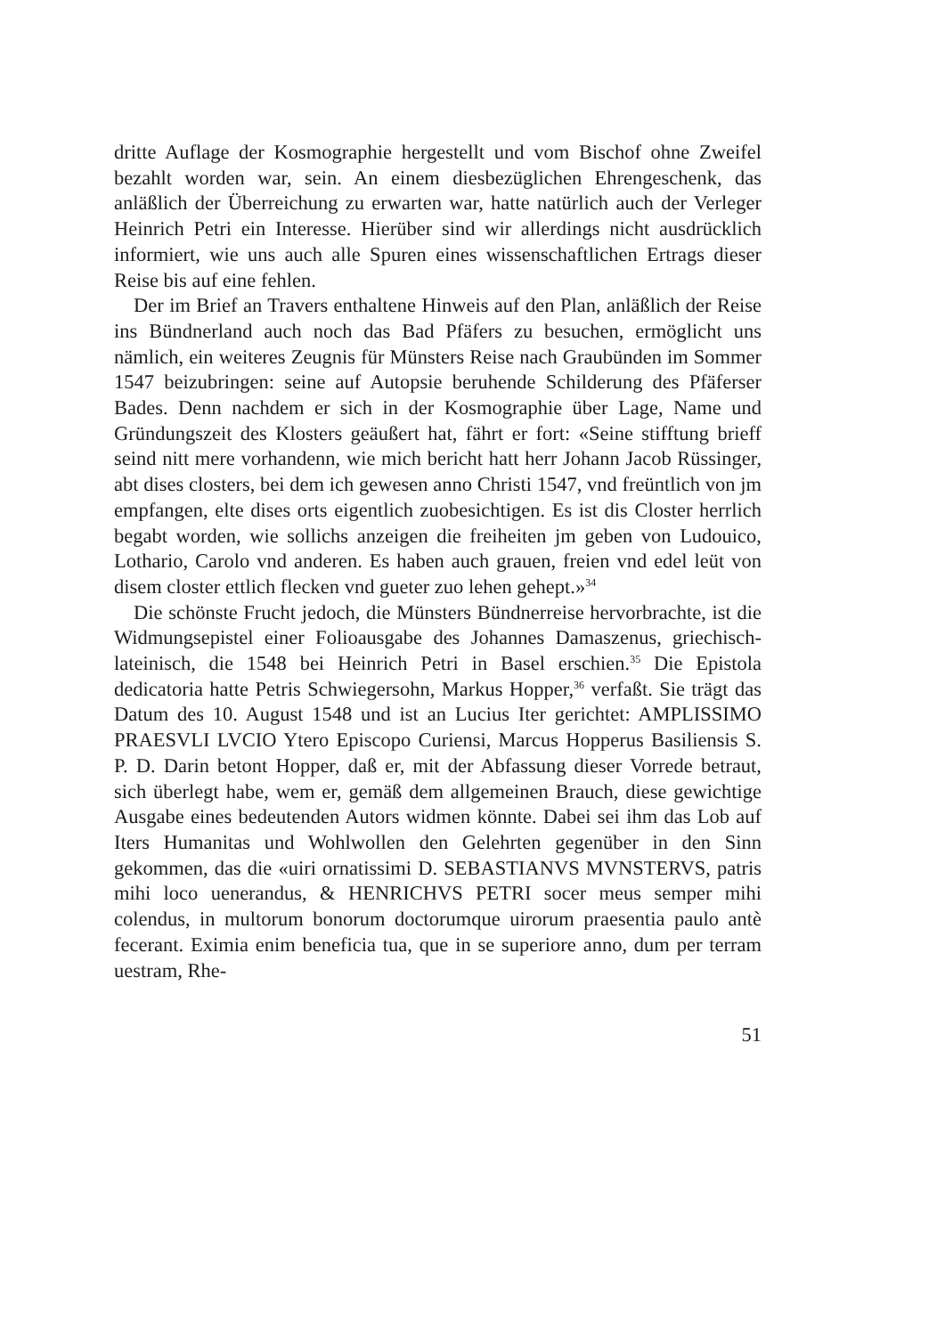dritte Auflage der Kosmographie hergestellt und vom Bischof ohne Zweifel bezahlt worden war, sein. An einem diesbezüglichen Ehrengeschenk, das anläßlich der Überreichung zu erwarten war, hatte natürlich auch der Verleger Heinrich Petri ein Interesse. Hierüber sind wir allerdings nicht ausdrücklich informiert, wie uns auch alle Spuren eines wissenschaftlichen Ertrags dieser Reise bis auf eine fehlen.
Der im Brief an Travers enthaltene Hinweis auf den Plan, anläßlich der Reise ins Bündnerland auch noch das Bad Pfäfers zu besuchen, ermöglicht uns nämlich, ein weiteres Zeugnis für Münsters Reise nach Graubünden im Sommer 1547 beizubringen: seine auf Autopsie beruhende Schilderung des Pfäferser Bades. Denn nachdem er sich in der Kosmographie über Lage, Name und Gründungszeit des Klosters geäußert hat, fährt er fort: «Seine stifftung brieff seind nitt mere vorhandenn, wie mich bericht hatt herr Johann Jacob Rüssinger, abt dises closters, bei dem ich gewesen anno Christi 1547, vnd freüntlich von jm empfangen, elte dises orts eigentlich zuobesichtigen. Es ist dis Closter herrlich begabt worden, wie sollichs anzeigen die freiheiten jm geben von Ludouico, Lothario, Carolo vnd anderen. Es haben auch grauen, freien vnd edel leüt von disem closter ettlich flecken vnd gueter zuo lehen gehept.»<sup>34</sup>
Die schönste Frucht jedoch, die Münsters Bündnerreise hervorbrachte, ist die Widmungsepistel einer Folioausgabe des Johannes Damaszenus, griechisch-lateinisch, die 1548 bei Heinrich Petri in Basel erschien.<sup>35</sup> Die Epistola dedicatoria hatte Petris Schwiegersohn, Markus Hopper,<sup>36</sup> verfaßt. Sie trägt das Datum des 10. August 1548 und ist an Lucius Iter gerichtet: AMPLISSIMO PRAESVLI LVCIO Ytero Episcopo Curiensi, Marcus Hopperus Basiliensis S. P. D. Darin betont Hopper, daß er, mit der Abfassung dieser Vorrede betraut, sich überlegt habe, wem er, gemäß dem allgemeinen Brauch, diese gewichtige Ausgabe eines bedeutenden Autors widmen könnte. Dabei sei ihm das Lob auf Iters Humanitas und Wohlwollen den Gelehrten gegenüber in den Sinn gekommen, das die «uiri ornatissimi D. SEBASTIANVS MVNSTERVS, patris mihi loco uenerandus, & HENRICHVS PETRI socer meus semper mihi colendus, in multorum bonorum doctorumque uirorum praesentia paulo antè fecerant. Eximia enim beneficia tua, que in se superiore anno, dum per terram uestram, Rhe-
51